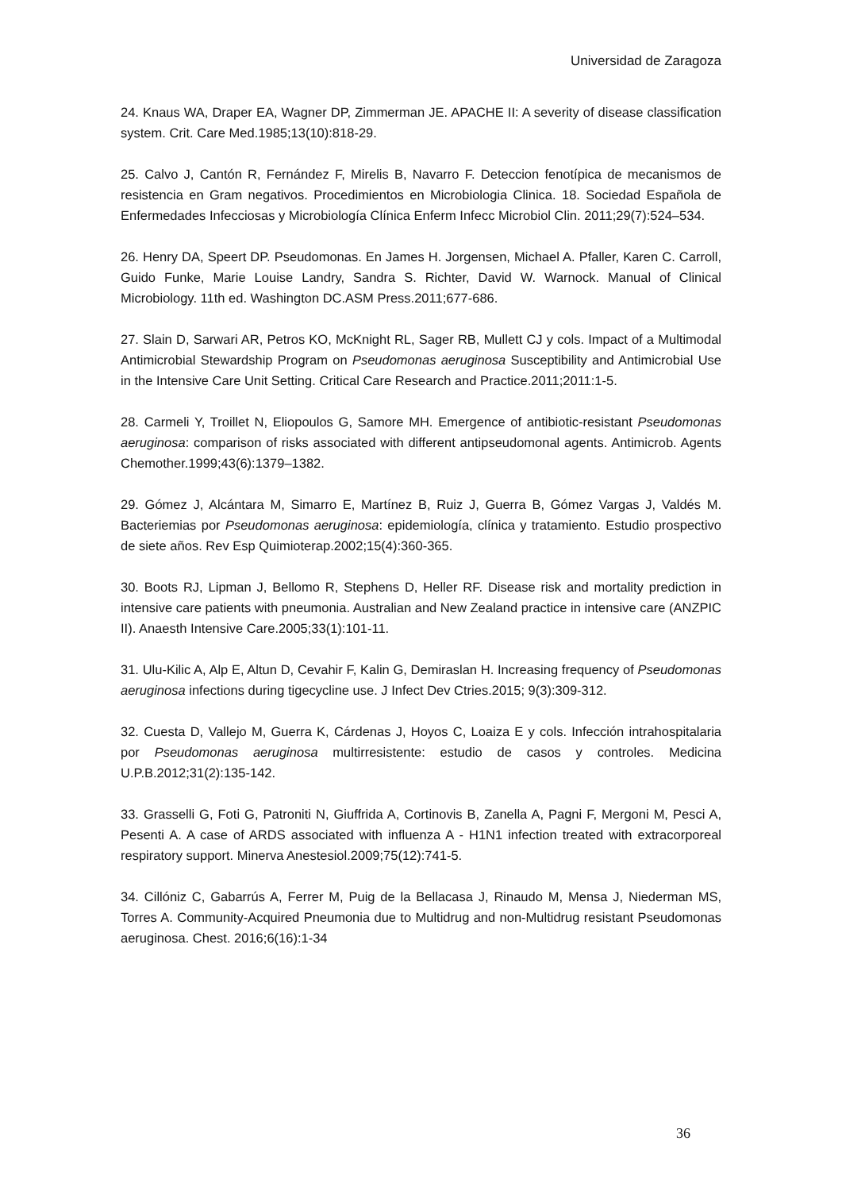Universidad de Zaragoza
24. Knaus WA, Draper EA, Wagner DP, Zimmerman JE. APACHE II: A severity of disease classification system. Crit. Care Med.1985;13(10):818-29.
25. Calvo J, Cantón R, Fernández F, Mirelis B, Navarro F. Deteccion fenotípica de mecanismos de resistencia en Gram negativos. Procedimientos en Microbiologia Clinica. 18. Sociedad Española de Enfermedades Infecciosas y Microbiología Clínica Enferm Infecc Microbiol Clin. 2011;29(7):524–534.
26. Henry DA, Speert DP. Pseudomonas. En James H. Jorgensen, Michael A. Pfaller, Karen C. Carroll, Guido Funke, Marie Louise Landry, Sandra S. Richter, David W. Warnock. Manual of Clinical Microbiology. 11th ed. Washington DC.ASM Press.2011;677-686.
27. Slain D, Sarwari AR, Petros KO, McKnight RL, Sager RB, Mullett CJ y cols. Impact of a Multimodal Antimicrobial Stewardship Program on Pseudomonas aeruginosa Susceptibility and Antimicrobial Use in the Intensive Care Unit Setting. Critical Care Research and Practice.2011;2011:1-5.
28. Carmeli Y, Troillet N, Eliopoulos G, Samore MH. Emergence of antibiotic-resistant Pseudomonas aeruginosa: comparison of risks associated with different antipseudomonal agents. Antimicrob. Agents Chemother.1999;43(6):1379–1382.
29. Gómez J, Alcántara M, Simarro E, Martínez B, Ruiz J, Guerra B, Gómez Vargas J, Valdés M. Bacteriemias por Pseudomonas aeruginosa: epidemiología, clínica y tratamiento. Estudio prospectivo de siete años. Rev Esp Quimioterap.2002;15(4):360-365.
30. Boots RJ, Lipman J, Bellomo R, Stephens D, Heller RF. Disease risk and mortality prediction in intensive care patients with pneumonia. Australian and New Zealand practice in intensive care (ANZPIC II). Anaesth Intensive Care.2005;33(1):101-11.
31. Ulu-Kilic A, Alp E, Altun D, Cevahir F, Kalin G, Demiraslan H. Increasing frequency of Pseudomonas aeruginosa infections during tigecycline use. J Infect Dev Ctries.2015; 9(3):309-312.
32. Cuesta D, Vallejo M, Guerra K, Cárdenas J, Hoyos C, Loaiza E y cols. Infección intrahospitalaria por Pseudomonas aeruginosa multirresistente: estudio de casos y controles. Medicina U.P.B.2012;31(2):135-142.
33. Grasselli G, Foti G, Patroniti N, Giuffrida A, Cortinovis B, Zanella A, Pagni F, Mergoni M, Pesci A, Pesenti A. A case of ARDS associated with influenza A - H1N1 infection treated with extracorporeal respiratory support. Minerva Anestesiol.2009;75(12):741-5.
34. Cillóniz C, Gabarrús A, Ferrer M, Puig de la Bellacasa J, Rinaudo M, Mensa J, Niederman MS, Torres A. Community-Acquired Pneumonia due to Multidrug and non-Multidrug resistant Pseudomonas aeruginosa. Chest. 2016;6(16):1-34
36